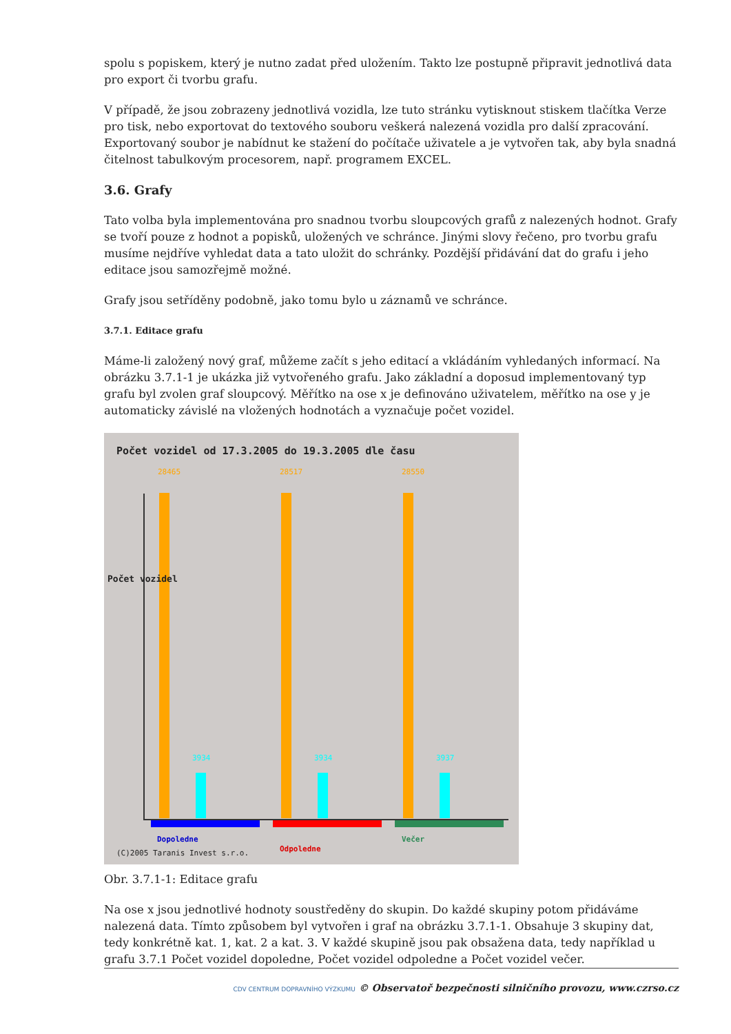spolu s popiskem, který je nutno zadat před uložením. Takto lze postupně připravit jednotlivá data pro export či tvorbu grafu.
V případě, že jsou zobrazeny jednotlivá vozidla, lze tuto stránku vytisknout stiskem tlačítka Verze pro tisk, nebo exportovat do textového souboru veškerá nalezená vozidla pro další zpracování. Exportovaný soubor je nabídnut ke stažení do počítače uživatele a je vytvořen tak, aby byla snadná čitelnost tabulkovým procesorem, např. programem EXCEL.
3.6. Grafy
Tato volba byla implementována pro snadnou tvorbu sloupcových grafů z nalezených hodnot. Grafy se tvoří pouze z hodnot a popisků, uložených ve schránce. Jinými slovy řečeno, pro tvorbu grafu musíme nejdříve vyhledat data a tato uložit do schránky. Pozdější přidávání dat do grafu i jeho editace jsou samozřejmě možné.
Grafy jsou setříděny podobně, jako tomu bylo u záznamů ve schránce.
3.7.1. Editace grafu
Máme-li založený nový graf, můžeme začít s jeho editací a vkládáním vyhledaných informací. Na obrázku 3.7.1-1 je ukázka již vytvořeného grafu. Jako základní a doposud implementovaný typ grafu byl zvolen graf sloupcový. Měřítko na ose x je definováno uživatelem, měřítko na ose y je automaticky závislé na vložených hodnotách a vyznačuje počet vozidel.
Počet vozidel od 17.3.2005 do 19.3.2005 dle času
Dopoledne
Odpoledne
Večer
Počet vozidel
28465 28517 28550
3934 3934 3937
(C)2005 Taranis Invest s.r.o.
Obr. 3.7.1-1: Editace grafu
Na ose x jsou jednotlivé hodnoty soustředěny do skupin. Do každé skupiny potom přidáváme nalezená data. Tímto způsobem byl vytvořen i graf na obrázku 3.7.1-1. Obsahuje 3 skupiny dat, tedy konkrétně kat. 1, kat. 2 a kat. 3. V každé skupině jsou pak obsažena data, tedy například u grafu 3.7.1 Počet vozidel dopoledne, Počet vozidel odpoledne a Počet vozidel večer.
CDV CENTRUM DOPRAVNÍHO VÝZKUMU © Observatoř bezpečnosti silničního provozu, www.czrso.cz